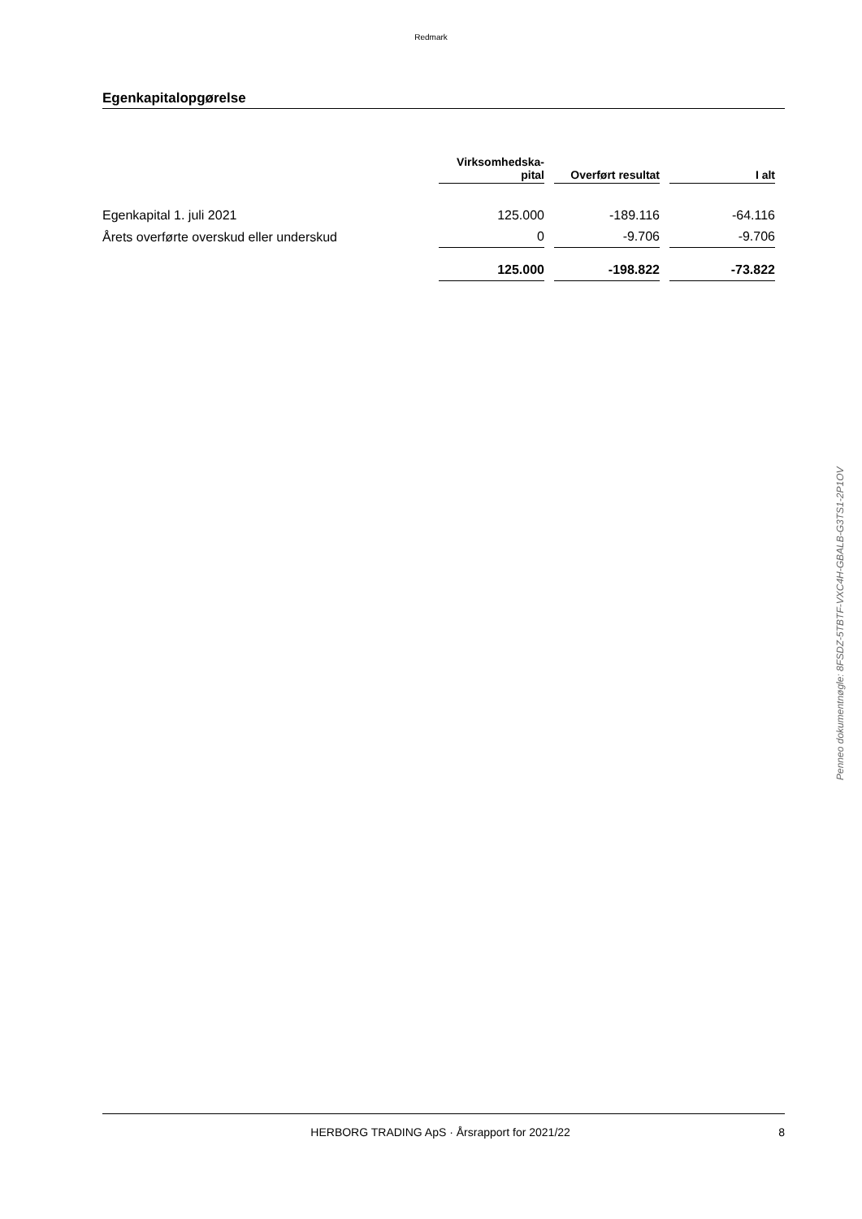Redmark
Egenkapitalopgørelse
| | Virksomhedska- pital | Overført resultat | I alt |
| --- | --- | --- | --- |
| Egenkapital 1. juli 2021 | 125.000 | -189.116 | -64.116 |
| Årets overførte overskud eller underskud | 0 | -9.706 | -9.706 |
| | 125.000 | -198.822 | -73.822 |
Penneo dokumentnøgle: 8FSDZ-5TBTF-VXC4H-GBALB-G3TS1-2P1OV
HERBORG TRADING ApS · Årsrapport for 2021/22 8